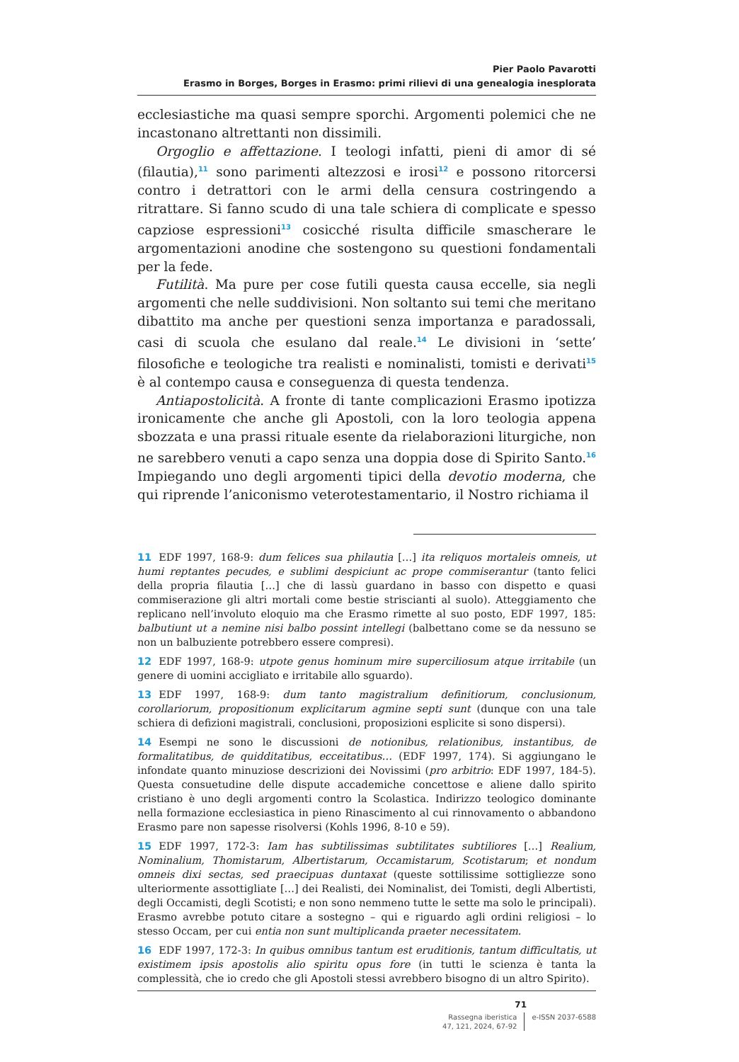Pier Paolo Pavarotti
Erasmo in Borges, Borges in Erasmo: primi rilievi di una genealogia inesplorata
ecclesiastiche ma quasi sempre sporchi. Argomenti polemici che ne incastonano altrettanti non dissimili.
Orgoglio e affettazione. I teologi infatti, pieni di amor di sé (filautia),<sup>11</sup> sono parimenti altezzosi e irosi<sup>12</sup> e possono ritorcersi contro i detrattori con le armi della censura costringendo a ritrattare. Si fanno scudo di una tale schiera di complicate e spesso capziose espressioni<sup>13</sup> cosicché risulta difficile smascherare le argomentazioni anodine che sostengono su questioni fondamentali per la fede.
Futilità. Ma pure per cose futili questa causa eccelle, sia negli argomenti che nelle suddivisioni. Non soltanto sui temi che meritano dibattito ma anche per questioni senza importanza e paradossali, casi di scuola che esulano dal reale.<sup>14</sup> Le divisioni in ‘sette’ filosofiche e teologiche tra realisti e nominalisti, tomisti e derivati<sup>15</sup> è al contempo causa e conseguenza di questa tendenza.
Antiapostolicità. A fronte di tante complicazioni Erasmo ipotizza ironicamente che anche gli Apostoli, con la loro teologia appena sbozzata e una prassi rituale esente da rielaborazioni liturgiche, non ne sarebbero venuti a capo senza una doppia dose di Spirito Santo.<sup>16</sup> Impiegando uno degli argomenti tipici della devotio moderna, che qui riprende l’aniconismo veterotestamentario, il Nostro richiama il
11 EDF 1997, 168-9: dum felices sua philautia […] ita reliquos mortaleis omneis, ut humi reptantes pecudes, e sublimi despiciunt ac prope commiserantur (tanto felici della propria filautia […] che di lassù guardano in basso con dispetto e quasi commiserazione gli altri mortali come bestie striscianti al suolo). Atteggiamento che replicano nell’involuto eloquio ma che Erasmo rimette al suo posto, EDF 1997, 185: balbutiunt ut a nemine nisi balbo possint intellegi (balbettano come se da nessuno se non un balbuziente potrebbero essere compresi).
12 EDF 1997, 168-9: utpote genus hominum mire superciliosum atque irritabile (un genere di uomini accigliato e irritabile allo sguardo).
13 EDF 1997, 168-9: dum tanto magistralium definitiorum, conclusionum, corollariorum, propositionum explicitarum agmine septi sunt (dunque con una tale schiera di defizioni magistrali, conclusioni, proposizioni esplicite si sono dispersi).
14 Esempi ne sono le discussioni de notionibus, relationibus, instantibus, de formalitatibus, de quidditatibus, ecceitatibus… (EDF 1997, 174). Si aggiungano le infondate quanto minuziose descrizioni dei Novissimi (pro arbitrio: EDF 1997, 184-5). Questa consuetudine delle dispute accademiche concettose e aliene dallo spirito cristiano è uno degli argomenti contro la Scolastica. Indirizzo teologico dominante nella formazione ecclesiastica in pieno Rinascimento al cui rinnovamento o abbandono Erasmo pare non sapesse risolversi (Kohls 1996, 8-10 e 59).
15 EDF 1997, 172-3: Iam has subtilissimas subtilitates subtiliores […] Realium, Nominalium, Thomistarum, Albertistarum, Occamistarum, Scotistarum; et nondum omneis dixi sectas, sed praecipuas duntaxat (queste sottilissime sottigliezze sono ulteriormente assottigliate […] dei Realisti, dei Nominalist, dei Tomisti, degli Albertisti, degli Occamisti, degli Scotisti; e non sono nemmeno tutte le sette ma solo le principali). Erasmo avrebbe potuto citare a sostegno – qui e riguardo agli ordini religiosi – lo stesso Occam, per cui entia non sunt multiplicanda praeter necessitatem.
16 EDF 1997, 172-3: In quibus omnibus tantum est eruditionis, tantum difficultatis, ut existimem ipsis apostolis alio spiritu opus fore (in tutti le scienza è tanta la complessità, che io credo che gli Apostoli stessi avrebbero bisogno di un altro Spirito).
71
Rassegna iberistica
47, 121, 2024, 67-92
e-ISSN 2037-6588